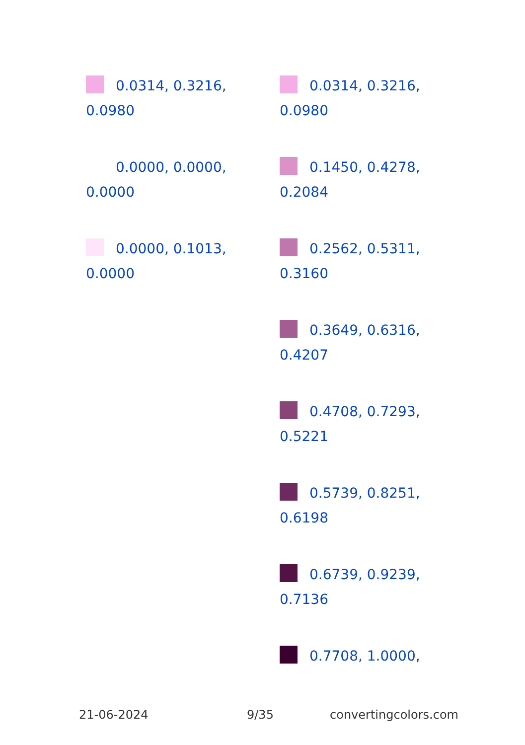0.0314, 0.3216,
0.0980
0.0000, 0.0000,
0.0000
0.0000, 0.1013,
0.0000
0.0314, 0.3216,
0.0980
0.1450, 0.4278,
0.2084
0.2562, 0.5311,
0.3160
0.3649, 0.6316,
0.4207
0.4708, 0.7293,
0.5221
0.5739, 0.8251,
0.6198
0.6739, 0.9239,
0.7136
0.7708, 1.0000,
21-06-2024 9/35 convertingcolors.com